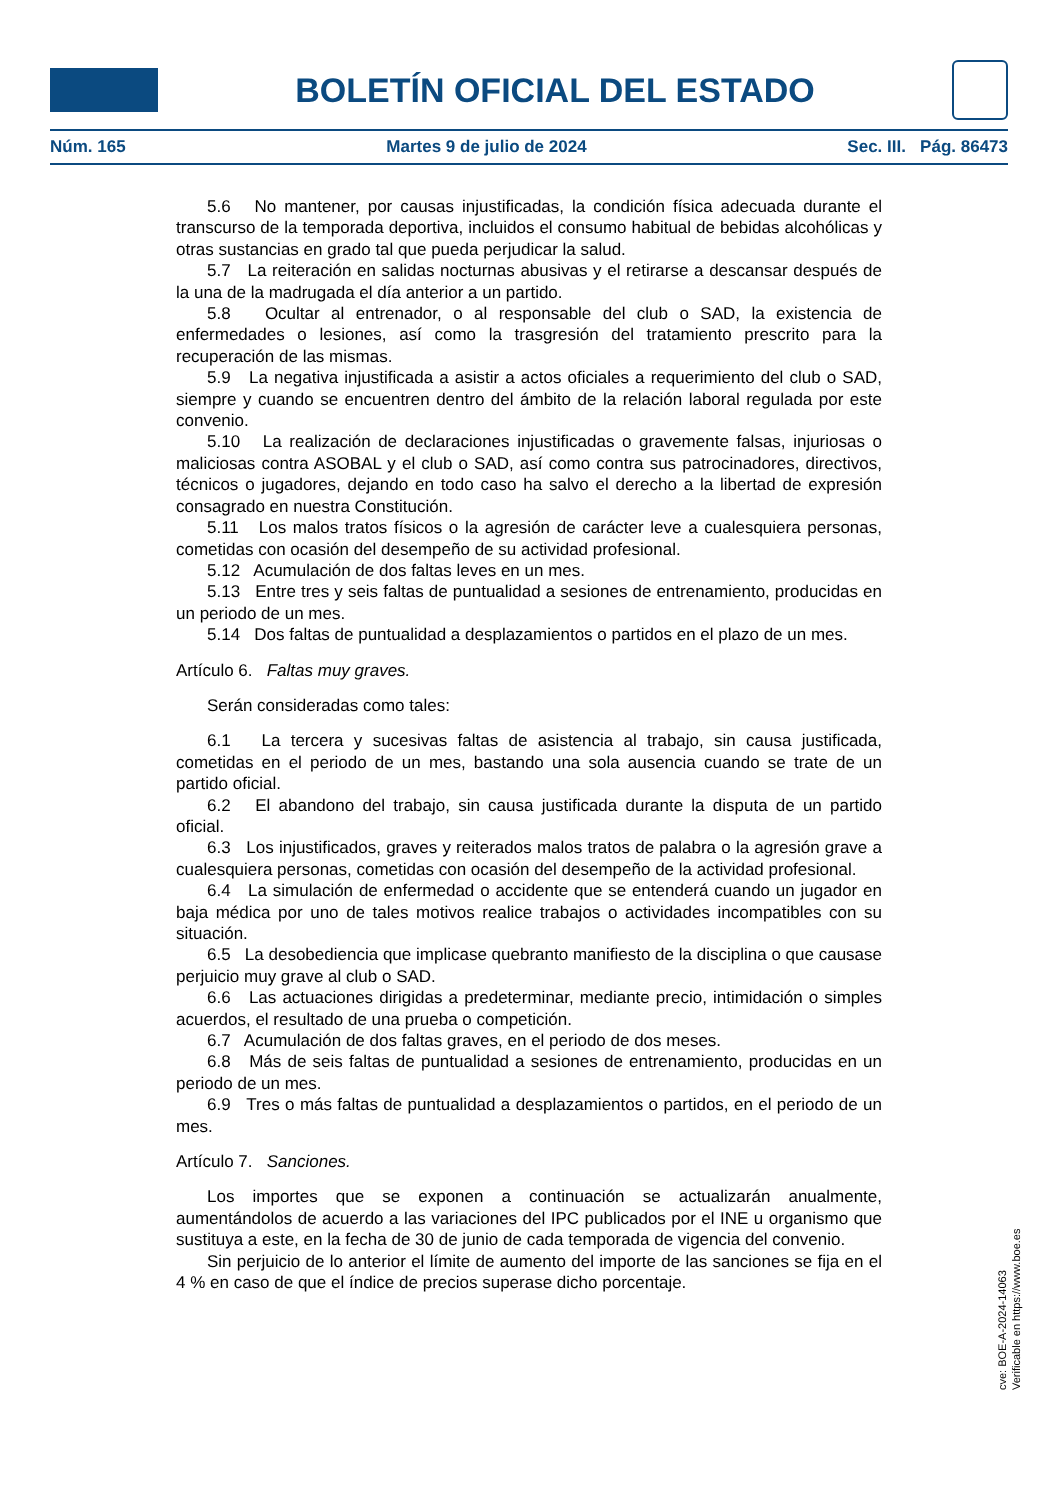BOLETÍN OFICIAL DEL ESTADO
Núm. 165 Martes 9 de julio de 2024 Sec. III. Pág. 86473
5.6 No mantener, por causas injustificadas, la condición física adecuada durante el transcurso de la temporada deportiva, incluidos el consumo habitual de bebidas alcohólicas y otras sustancias en grado tal que pueda perjudicar la salud.
5.7 La reiteración en salidas nocturnas abusivas y el retirarse a descansar después de la una de la madrugada el día anterior a un partido.
5.8 Ocultar al entrenador, o al responsable del club o SAD, la existencia de enfermedades o lesiones, así como la trasgresión del tratamiento prescrito para la recuperación de las mismas.
5.9 La negativa injustificada a asistir a actos oficiales a requerimiento del club o SAD, siempre y cuando se encuentren dentro del ámbito de la relación laboral regulada por este convenio.
5.10 La realización de declaraciones injustificadas o gravemente falsas, injuriosas o maliciosas contra ASOBAL y el club o SAD, así como contra sus patrocinadores, directivos, técnicos o jugadores, dejando en todo caso ha salvo el derecho a la libertad de expresión consagrado en nuestra Constitución.
5.11 Los malos tratos físicos o la agresión de carácter leve a cualesquiera personas, cometidas con ocasión del desempeño de su actividad profesional.
5.12 Acumulación de dos faltas leves en un mes.
5.13 Entre tres y seis faltas de puntualidad a sesiones de entrenamiento, producidas en un periodo de un mes.
5.14 Dos faltas de puntualidad a desplazamientos o partidos en el plazo de un mes.
Artículo 6. Faltas muy graves.
Serán consideradas como tales:
6.1 La tercera y sucesivas faltas de asistencia al trabajo, sin causa justificada, cometidas en el periodo de un mes, bastando una sola ausencia cuando se trate de un partido oficial.
6.2 El abandono del trabajo, sin causa justificada durante la disputa de un partido oficial.
6.3 Los injustificados, graves y reiterados malos tratos de palabra o la agresión grave a cualesquiera personas, cometidas con ocasión del desempeño de la actividad profesional.
6.4 La simulación de enfermedad o accidente que se entenderá cuando un jugador en baja médica por uno de tales motivos realice trabajos o actividades incompatibles con su situación.
6.5 La desobediencia que implicase quebranto manifiesto de la disciplina o que causase perjuicio muy grave al club o SAD.
6.6 Las actuaciones dirigidas a predeterminar, mediante precio, intimidación o simples acuerdos, el resultado de una prueba o competición.
6.7 Acumulación de dos faltas graves, en el periodo de dos meses.
6.8 Más de seis faltas de puntualidad a sesiones de entrenamiento, producidas en un periodo de un mes.
6.9 Tres o más faltas de puntualidad a desplazamientos o partidos, en el periodo de un mes.
Artículo 7. Sanciones.
Los importes que se exponen a continuación se actualizarán anualmente, aumentándolos de acuerdo a las variaciones del IPC publicados por el INE u organismo que sustituya a este, en la fecha de 30 de junio de cada temporada de vigencia del convenio.
Sin perjuicio de lo anterior el límite de aumento del importe de las sanciones se fija en el 4 % en caso de que el índice de precios superase dicho porcentaje.
cve: BOE-A-2024-14063
Verificable en https://www.boe.es